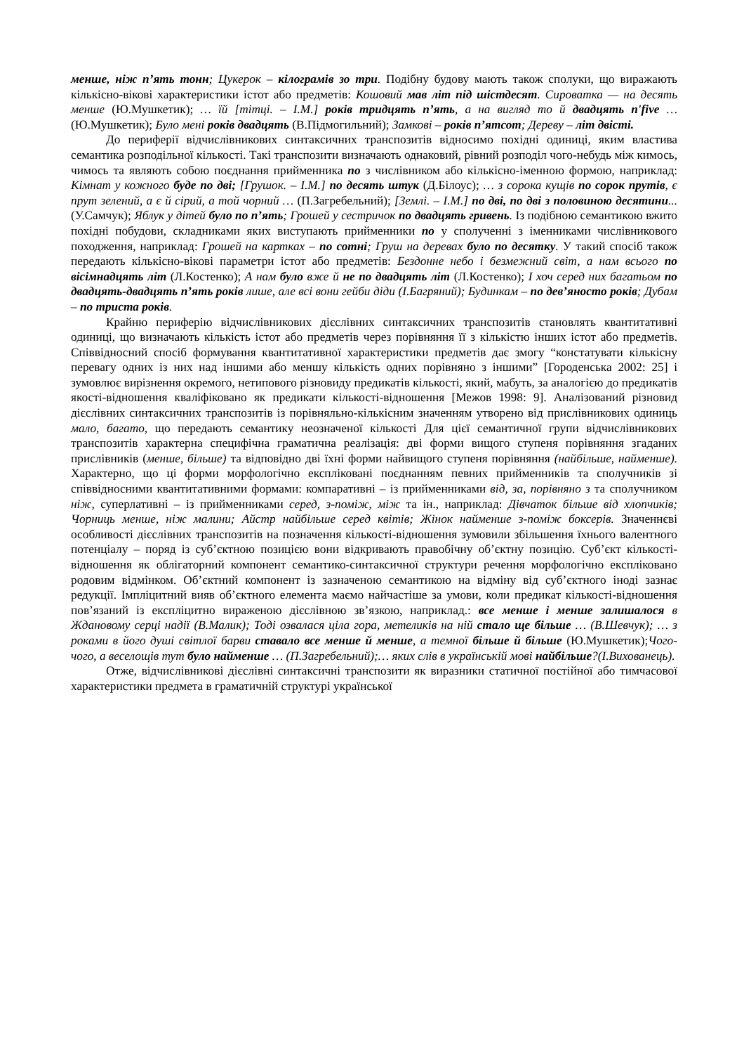менше, ніж п’ять тонн; Цукерок – кілограмів зо три. Подібну будову мають також сполуки, що виражають кількісно-вікові характеристики істот або предметів: Кошовий мав літ під шістдесят. Сироватка — на десять менше (Ю.Мушкетик); … їй [тітці. – І.М.] років тридцять п’ять, а на вигляд то й двадцять п'five … (Ю.Мушкетик); Було мені років двадцять (В.Підмогильний); Замкові – років п’ятсот; Дереву – літ двісті.
До периферії відчислівникових синтаксичних транспозитів відносимо похідні одиниці, яким властива семантика розподільної кількості. Такі транспозити визначають однаковий, рівний розподіл чого-небудь між кимось, чимось та являють собою поєднання прийменника по з числівником або кількісно-іменною формою, наприклад: Кімнат у кожного буде по дві; [Грушок. – І.М.] по десять штук (Д.Білоус); … з сорока кущів по сорок прутів, є прут зелений, а є й сірий, а той чорний … (П.Загребельний); [Землі. – І.М.] по дві, по дві з половиною десятини... (У.Самчук); Яблук у дітей було по п’ять; Грошей у сестричок по двадцять гривень. Із подібною семантикою вжито похідні побудови, складниками яких виступають прийменники по у сполученні з іменниками числівникового походження, наприклад: Грошей на картках – по сотні; Груш на деревах було по десятку. У такий спосіб також передають кількісно-вікові параметри істот або предметів: Бездонне небо і безмежний світ, а нам всього по вісімнадцять літ (Л.Костенко); А нам було вже й не по двадцять літ (Л.Костенко); І хоч серед них багатьом по двадцять-двадцять п’ять років лише, але всі вони гейби діди (І.Багряний); Будинкам – по дев’яносто років; Дубам – по триста років.
Крайню периферію відчислівникових дієслівних синтаксичних транспозитів становлять квантитативні одиниці, що визначають кількість істот або предметів через порівняння її з кількістю інших істот або предметів. Співвідносний спосіб формування квантитативної характеристики предметів дає змогу “констатувати кількісну перевагу одних із них над іншими або меншу кількість одних порівняно з іншими” [Городенська 2002: 25] і зумовлює вирізнення окремого, нетипового різновиду предикатів кількості, який, мабуть, за аналогією до предикатів якості-відношення кваліфіковано як предикати кількості-відношення [Межов 1998: 9]. Аналізований різновид дієслівних синтаксичних транспозитів із порівняльно-кількісним значенням утворено від прислівникових одиниць мало, багато, що передають семантику неозначеної кількості Для цієї семантичної групи відчислівникових транспозитів характерна специфічна граматична реалізація: дві форми вищого ступеня порівняння згаданих прислівників (менше, більше) та відповідно дві їхні форми найвищого ступеня порівняння (найбільше, найменше). Характерно, що ці форми морфологічно експліковані поєднанням певних прийменників та сполучників зі співвідносними квантитативними формами: компаративні – із прийменниками від, за, порівняно з та сполучником ніж, суперлативні – із прийменниками серед, з-поміж, між та ін., наприклад: Дівчаток більше від хлопчиків; Чорниць менше, ніж малини; Айстр найбільше серед квітів; Жінок найменше з-поміж боксерів. Значеннєві особливості дієслівних транспозитів на позначення кількості-відношення зумовили збільшення їхнього валентного потенціалу – поряд із суб’єктною позицією вони відкривають правобічну об’єктну позицію. Суб’єкт кількості-відношення як облігаторний компонент семантико-синтаксичної структури речення морфологічно експліковано родовим відмінком. Об’єктний компонент із зазначеною семантикою на відміну від суб’єктного іноді зазнає редукції. Імпліцитний вияв об’єктного елемента маємо найчастіше за умови, коли предикат кількості-відношення пов’язаний із експліцитно вираженою дієслівною зв’язкою, наприклад.: все менше і менше залишалося в Ждановому серці надії (В.Малик); Тоді озвалася ціла гора, метеликів на ній стало ще більше … (В.Шевчук); … з роками в його душі світлої барви ставало все менше й менше, а темної більше й більше (Ю.Мушкетик);Чого-чого, а веселощів тут було найменше … (П.Загребельний);… яких слів в українській мові найбільше?(І.Вихованець).
Отже, відчислівникові дієслівні синтаксичні транспозити як виразники статичної постійної або тимчасової характеристики предмета в граматичній структурі української